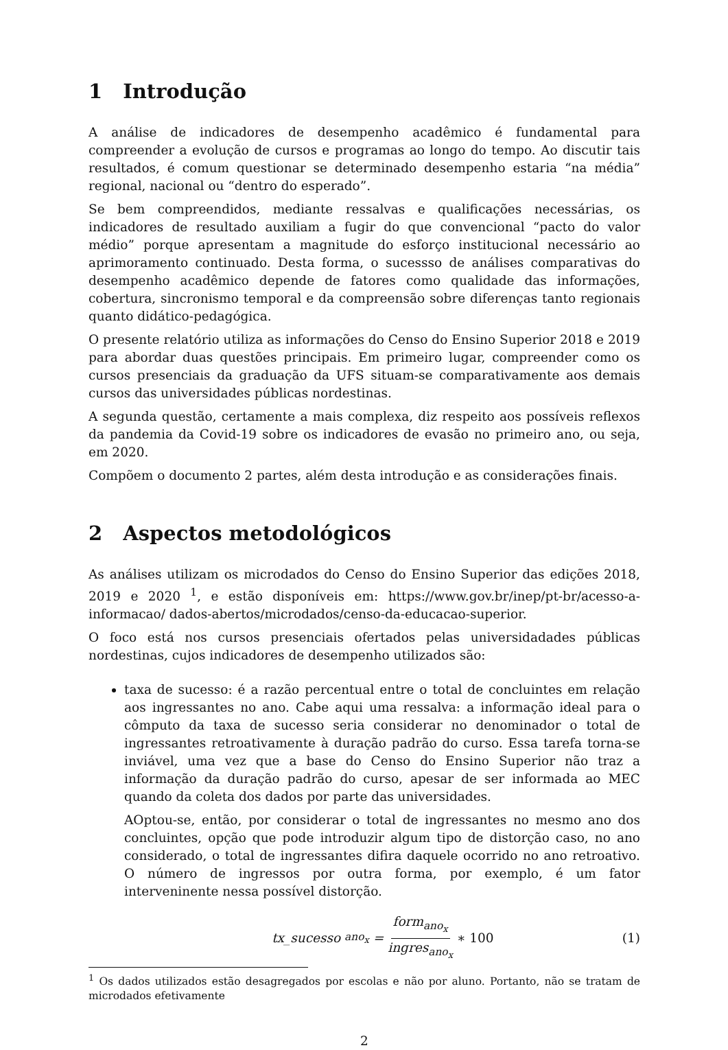1 Introdução
A análise de indicadores de desempenho acadêmico é fundamental para compreender a evolução de cursos e programas ao longo do tempo. Ao discutir tais resultados, é comum questionar se determinado desempenho estaria “na média” regional, nacional ou “dentro do esperado”.
Se bem compreendidos, mediante ressalvas e qualificações necessárias, os indicadores de resultado auxiliam a fugir do que convencional “pacto do valor médio” porque apresentam a magnitude do esforço institucional necessário ao aprimoramento continuado. Desta forma, o sucessso de análises comparativas do desempenho acadêmico depende de fatores como qualidade das informações, cobertura, sincronismo temporal e da compreensão sobre diferenças tanto regionais quanto didático-pedagógica.
O presente relatório utiliza as informações do Censo do Ensino Superior 2018 e 2019 para abordar duas questões principais. Em primeiro lugar, compreender como os cursos presenciais da graduação da UFS situam-se comparativamente aos demais cursos das universidades públicas nordestinas.
A segunda questão, certamente a mais complexa, diz respeito aos possíveis reflexos da pandemia da Covid-19 sobre os indicadores de evasão no primeiro ano, ou seja, em 2020.
Compõem o documento 2 partes, além desta introdução e as considerações finais.
2 Aspectos metodológicos
As análises utilizam os microdados do Censo do Ensino Superior das edições 2018, 2019 e 2020 <sup>1</sup>, e estão disponíveis em: https://www.gov.br/inep/pt-br/acesso-a-informacao/ dados-abertos/microdados/censo-da-educacao-superior.
O foco está nos cursos presenciais ofertados pelas universidadades públicas nordestinas, cujos indicadores de desempenho utilizados são:
taxa de sucesso: é a razão percentual entre o total de concluintes em relação aos ingressantes no ano. Cabe aqui uma ressalva: a informação ideal para o cômputo da taxa de sucesso seria considerar no denominador o total de ingressantes retroativamente à duração padrão do curso. Essa tarefa torna-se inviável, uma vez que a base do Censo do Ensino Superior não traz a informação da duração padrão do curso, apesar de ser informada ao MEC quando da coleta dos dados por parte das universidades.
AOptou-se, então, por considerar o total de ingressantes no mesmo ano dos concluintes, opção que pode introduzir algum tipo de distorção caso, no ano considerado, o total de ingressantes difira daquele ocorrido no ano retroativo. O número de ingressos por outra forma, por exemplo, é um fator interveninente nessa possível distorção.
tx_sucesso<sub>ano<sub>x</sub></sub> = form<sub>ano<sub>x</sub></sub> ingres<sub>ano<sub>x</sub></sub> ∗ 100
(1)
<sup>1</sup> Os dados utilizados estão desagregados por escolas e não por aluno. Portanto, não se tratam de microdados efetivamente
2